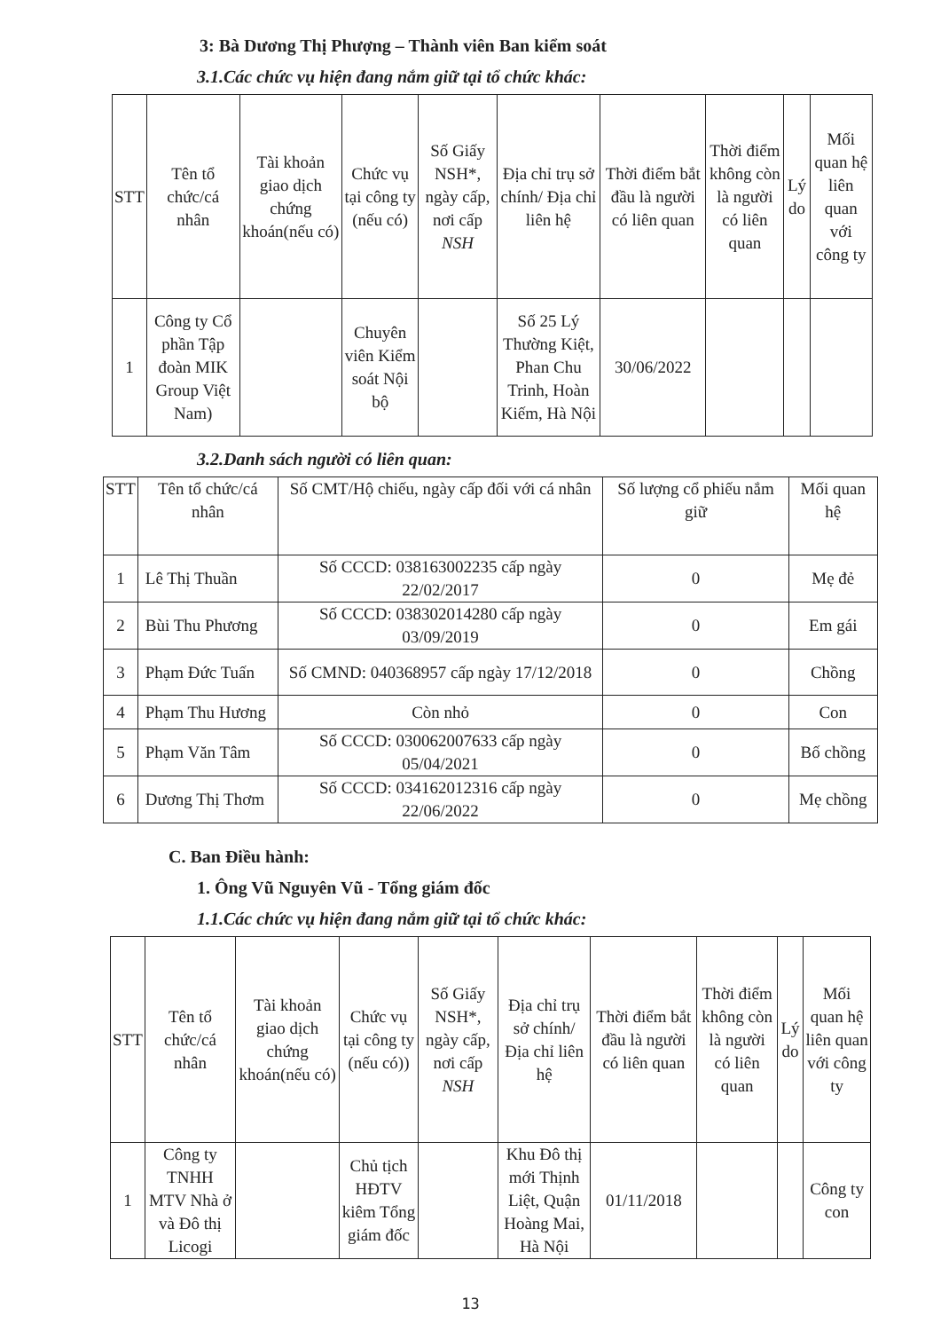3: Bà Dương Thị Phượng – Thành viên Ban kiểm soát
3.1.Các chức vụ hiện đang nắm giữ tại tổ chức khác:
| STT | Tên tổ chức/cá nhân | Tài khoản giao dịch chứng khoán(nếu có) | Chức vụ tại công ty (nếu có) | Số Giấy NSH*, ngày cấp, nơi cấp NSH | Địa chỉ trụ sở chính/ Địa chỉ liên hệ | Thời điểm bắt đầu là người có liên quan | Thời điểm không còn là người có liên quan | Lý do | Mối quan hệ liên quan với công ty |
| --- | --- | --- | --- | --- | --- | --- | --- | --- | --- |
| 1 | Công ty Cổ phần Tập đoàn MIK Group Việt Nam) | | Chuyên viên Kiểm soát Nội bộ | | Số 25 Lý Thường Kiệt, Phan Chu Trinh, Hoàn Kiếm, Hà Nội | 30/06/2022 | | | |
3.2.Danh sách người có liên quan:
| STT | Tên tổ chức/cá nhân | Số CMT/Hộ chiếu, ngày cấp đối với cá nhân | Số lượng cổ phiếu nắm giữ | Mối quan hệ |
| --- | --- | --- | --- | --- |
| 1 | Lê Thị Thuần | Số CCCD: 038163002235 cấp ngày 22/02/2017 | 0 | Mẹ đẻ |
| 2 | Bùi Thu Phương | Số CCCD: 038302014280 cấp ngày 03/09/2019 | 0 | Em gái |
| 3 | Phạm Đức Tuấn | Số CMND: 040368957 cấp ngày 17/12/2018 | 0 | Chồng |
| 4 | Phạm Thu Hương | Còn nhỏ | 0 | Con |
| 5 | Phạm Văn Tâm | Số CCCD: 030062007633 cấp ngày 05/04/2021 | 0 | Bố chồng |
| 6 | Dương Thị Thơm | Số CCCD: 034162012316 cấp ngày 22/06/2022 | 0 | Mẹ chồng |
C. Ban Điều hành:
1. Ông Vũ Nguyên Vũ - Tổng giám đốc
1.1.Các chức vụ hiện đang nắm giữ tại tổ chức khác:
| STT | Tên tổ chức/cá nhân | Tài khoản giao dịch chứng khoán(nếu có) | Chức vụ tại công ty (nếu có)) | Số Giấy NSH*, ngày cấp, nơi cấp NSH | Địa chỉ trụ sở chính/ Địa chỉ liên hệ | Thời điểm bắt đầu là người có liên quan | Thời điểm không còn là người có liên quan | Lý do | Mối quan hệ liên quan với công ty |
| --- | --- | --- | --- | --- | --- | --- | --- | --- | --- |
| 1 | Công ty TNHH MTV Nhà ở và Đô thị Licogi | | Chủ tịch HĐTV kiêm Tổng giám đốc | | Khu Đô thị mới Thịnh Liệt, Quận Hoàng Mai, Hà Nội | 01/11/2018 | | | Công ty con |
13